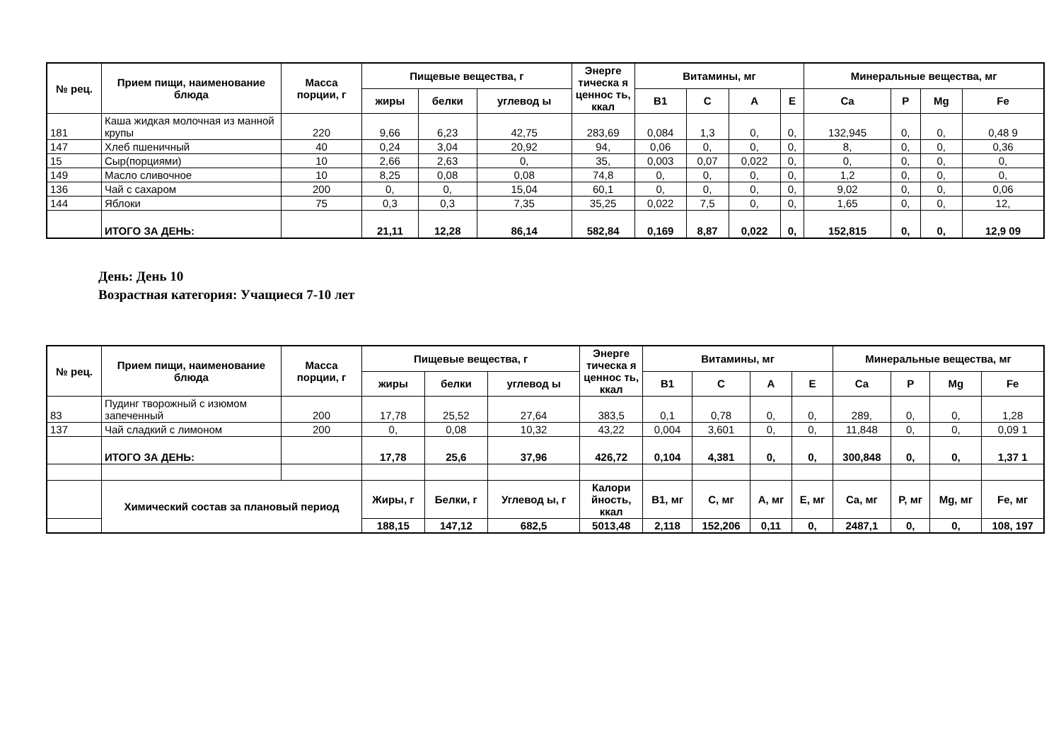| № рец. | Прием пищи, наименование блюда | Масса порции, г | Пищевые вещества, г | | | Энерге тическа я ценнос ть, ккал | Витамины, мг | | | | Минеральные вещества, мг | | | |
| --- | --- | --- | --- | --- | --- | --- | --- | --- | --- | --- | --- | --- | --- | --- |
| | | | жиры | белки | углевод ы | | B1 | C | A | E | Ca | P | Mg | Fe |
| 181 | Каша жидкая молочная из манной крупы | 220 | 9,66 | 6,23 | 42,75 | 283,69 | 0,084 | 1,3 | 0, | 0, | 132,945 | 0, | 0, | 0,48 9 |
| 147 | Хлеб пшеничный | 40 | 0,24 | 3,04 | 20,92 | 94, | 0,06 | 0, | 0, | 0, | 8, | 0, | 0, | 0,36 |
| 15 | Сыр(порциями) | 10 | 2,66 | 2,63 | 0, | 35, | 0,003 | 0,07 | 0,022 | 0, | 0, | 0, | 0, | 0, |
| 149 | Масло сливочное | 10 | 8,25 | 0,08 | 0,08 | 74,8 | 0, | 0, | 0, | 0, | 1,2 | 0, | 0, | 0, |
| 136 | Чай с сахаром | 200 | 0, | 0, | 15,04 | 60,1 | 0, | 0, | 0, | 0, | 9,02 | 0, | 0, | 0,06 |
| 144 | Яблоки | 75 | 0,3 | 0,3 | 7,35 | 35,25 | 0,022 | 7,5 | 0, | 0, | 1,65 | 0, | 0, | 12, |
| | ИТОГО ЗА ДЕНЬ: | | 21,11 | 12,28 | 86,14 | 582,84 | 0,169 | 8,87 | 0,022 | 0, | 152,815 | 0, | 0, | 12,9 09 |
День: День 10
Возрастная категория: Учащиеся 7-10 лет
| № рец. | Прием пищи, наименование блюда | Масса порции, г | Пищевые вещества, г | | | Энерге тическа я ценнос ть, ккал | Витамины, мг | | | | Минеральные вещества, мг | | | |
| --- | --- | --- | --- | --- | --- | --- | --- | --- | --- | --- | --- | --- | --- | --- |
| | | | жиры | белки | углевод ы | | B1 | C | A | E | Ca | P | Mg | Fe |
| 83 | Пудинг творожный с изюмом запеченный | 200 | 17,78 | 25,52 | 27,64 | 383,5 | 0,1 | 0,78 | 0, | 0, | 289, | 0, | 0, | 1,28 |
| 137 | Чай сладкий с лимоном | 200 | 0, | 0,08 | 10,32 | 43,22 | 0,004 | 3,601 | 0, | 0, | 11,848 | 0, | 0, | 0,09 1 |
| | ИТОГО ЗА ДЕНЬ: | | 17,78 | 25,6 | 37,96 | 426,72 | 0,104 | 4,381 | 0, | 0, | 300,848 | 0, | 0, | 1,37 1 |
| | Химический состав за плановый период | | Жиры, г | Белки, г | Углевод ы, г | Калори йность, ккал | B1, мг | C, мг | A, мг | E, мг | Ca, мг | P, мг | Mg, мг | Fe, мг |
| | | | 188,15 | 147,12 | 682,5 | 5013,48 | 2,118 | 152,206 | 0,11 | 0, | 2487,1 | 0, | 0, | 108, 197 |